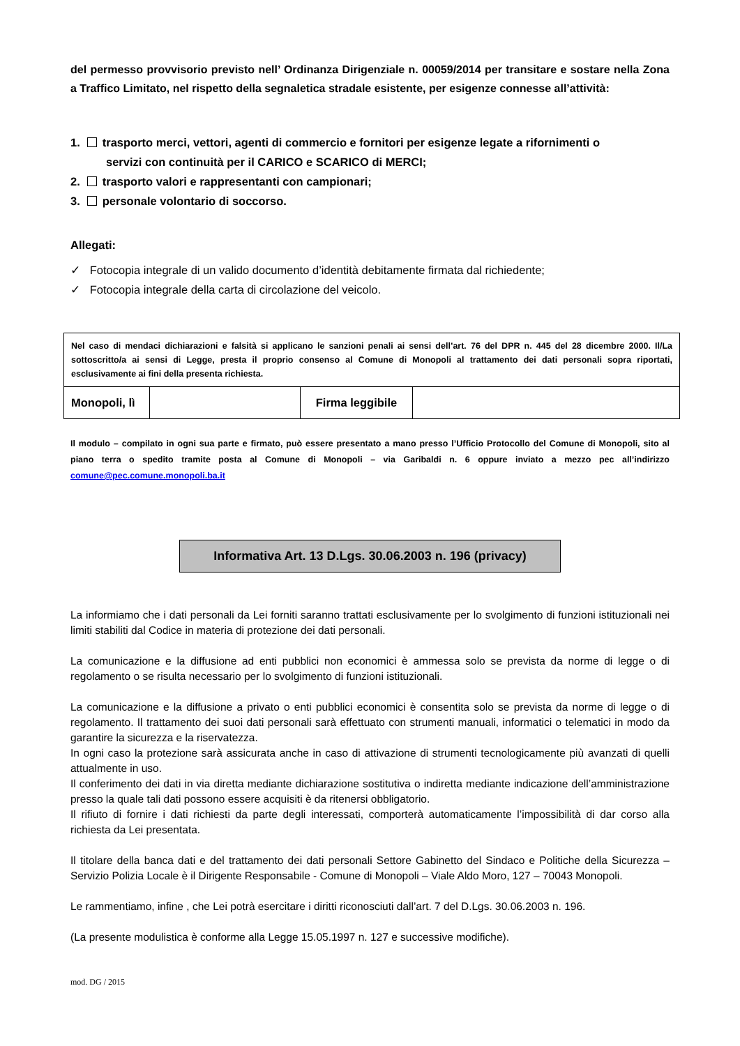del permesso provvisorio previsto nell’ Ordinanza Dirigenziale n. 00059/2014 per transitare e sostare nella Zona a Traffico Limitato, nel rispetto della segnaletica stradale esistente, per esigenze connesse all’attività:
1. trasporto merci, vettori, agenti di commercio e fornitori per esigenze legate a rifornimenti o
servizi con continuità per il CARICO e SCARICO di MERCI;
2. trasporto valori e rappresentanti con campionari;
3. personale volontario di soccorso.
Allegati:
✓ Fotocopia integrale di un valido documento d’identità debitamente firmata dal richiedente;
✓ Fotocopia integrale della carta di circolazione del veicolo.
| Nel caso di mendaci dichiarazioni e falsità si applicano le sanzioni penali ai sensi dell’art. 76 del DPR n. 445 del 28 dicembre 2000. Il/La sottoscritto/a ai sensi di Legge, presta il proprio consenso al Comune di Monopoli al trattamento dei dati personali sopra riportati, esclusivamente ai fini della presenta richiesta. | | | |
| Monopoli, lì | | Firma leggibile | |
Il modulo – compilato in ogni sua parte e firmato, può essere presentato a mano presso l’Ufficio Protocollo del Comune di Monopoli, sito al piano terra o spedito tramite posta al Comune di Monopoli – via Garibaldi n. 6 oppure inviato a mezzo pec all’indirizzo comune@pec.comune.monopoli.ba.it
Informativa Art. 13 D.Lgs. 30.06.2003 n. 196 (privacy)
La informiamo che i dati personali da Lei forniti saranno trattati esclusivamente per lo svolgimento di funzioni istituzionali nei limiti stabiliti dal Codice in materia di protezione dei dati personali.
La comunicazione e la diffusione ad enti pubblici non economici è ammessa solo se prevista da norme di legge o di regolamento o se risulta necessario per lo svolgimento di funzioni istituzionali.
La comunicazione e la diffusione a privato o enti pubblici economici è consentita solo se prevista da norme di legge o di regolamento. Il trattamento dei suoi dati personali sarà effettuato con strumenti manuali, informatici o telematici in modo da garantire la sicurezza e la riservatezza.
In ogni caso la protezione sarà assicurata anche in caso di attivazione di strumenti tecnologicamente più avanzati di quelli attualmente in uso.
Il conferimento dei dati in via diretta mediante dichiarazione sostitutiva o indiretta mediante indicazione dell’amministrazione presso la quale tali dati possono essere acquisiti è da ritenersi obbligatorio.
Il rifiuto di fornire i dati richiesti da parte degli interessati, comporterà automaticamente l’impossibilità di dar corso alla richiesta da Lei presentata.
Il titolare della banca dati e del trattamento dei dati personali Settore Gabinetto del Sindaco e Politiche della Sicurezza – Servizio Polizia Locale è il Dirigente Responsabile - Comune di Monopoli – Viale Aldo Moro, 127 – 70043 Monopoli.
Le rammentiamo, infine , che Lei potrà esercitare i diritti riconosciuti dall’art. 7 del D.Lgs. 30.06.2003 n. 196.
(La presente modulistica è conforme alla Legge 15.05.1997 n. 127 e successive modifiche).
mod. DG / 2015